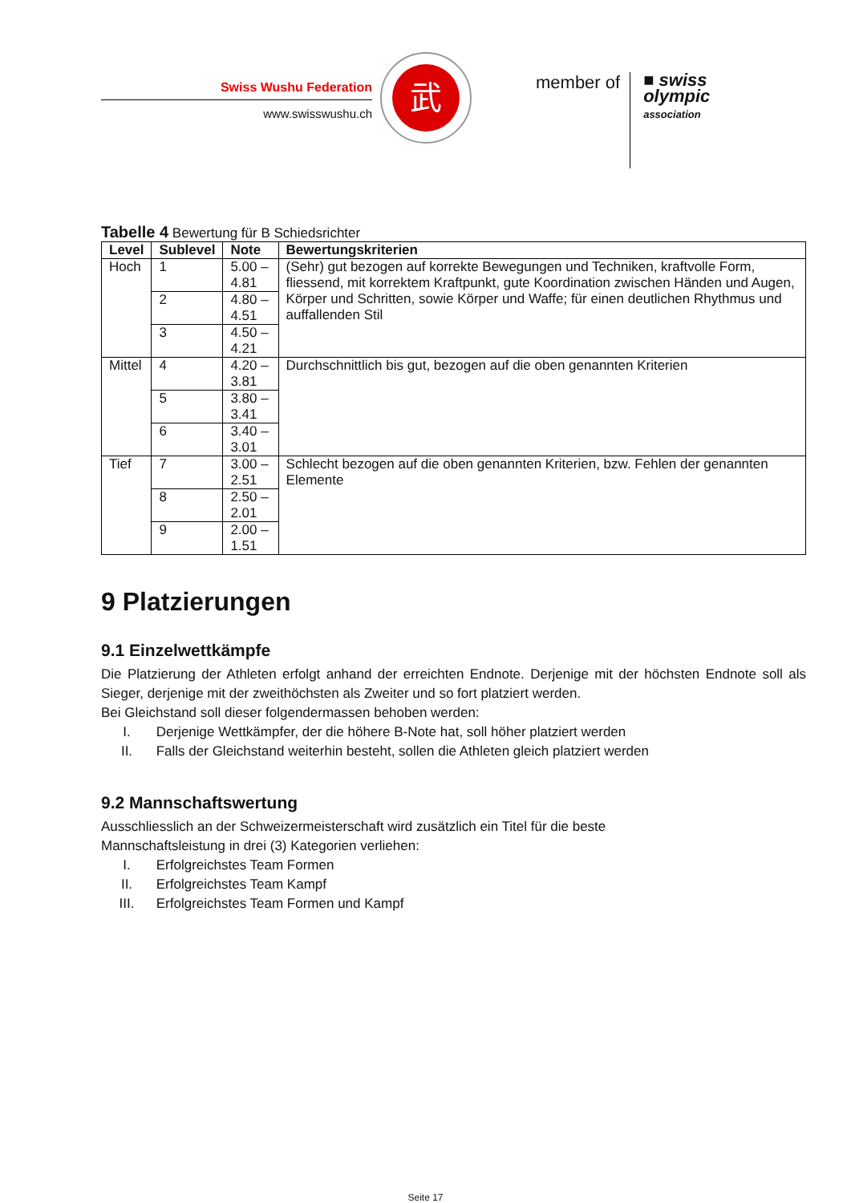Swiss Wushu Federation
www.swisswushu.ch
武
member of
■ swiss
olympic
association
Tabelle 4 Bewertung für B Schiedsrichter
| Level | Sublevel | Note | Bewertungskriterien |
| --- | --- | --- | --- |
| Hoch | 1 | 5.00 – 4.81 | (Sehr) gut bezogen auf korrekte Bewegungen und Techniken, kraftvolle Form, fliessend, mit korrektem Kraftpunkt, gute Koordination zwischen Händen und Augen, Körper und Schritten, sowie Körper und Waffe; für einen deutlichen Rhythmus und auffallenden Stil |
| | 2 | 4.80 – 4.51 | |
| | 3 | 4.50 – 4.21 | |
| Mittel | 4 | 4.20 – 3.81 | Durchschnittlich bis gut, bezogen auf die oben genannten Kriterien |
| | 5 | 3.80 – 3.41 | |
| | 6 | 3.40 – 3.01 | |
| Tief | 7 | 3.00 – 2.51 | Schlecht bezogen auf die oben genannten Kriterien, bzw. Fehlen der genannten Elemente |
| | 8 | 2.50 – 2.01 | |
| | 9 | 2.00 – 1.51 | |
9 Platzierungen
9.1 Einzelwettkämpfe
Die Platzierung der Athleten erfolgt anhand der erreichten Endnote. Derjenige mit der höchsten Endnote soll als Sieger, derjenige mit der zweithöchsten als Zweiter und so fort platziert werden.
Bei Gleichstand soll dieser folgendermassen behoben werden:
I. Derjenige Wettkämpfer, der die höhere B-Note hat, soll höher platziert werden
II. Falls der Gleichstand weiterhin besteht, sollen die Athleten gleich platziert werden
9.2 Mannschaftswertung
Ausschliesslich an der Schweizermeisterschaft wird zusätzlich ein Titel für die beste
Mannschaftsleistung in drei (3) Kategorien verliehen:
I. Erfolgreichstes Team Formen
II. Erfolgreichstes Team Kampf
III. Erfolgreichstes Team Formen und Kampf
Seite 17